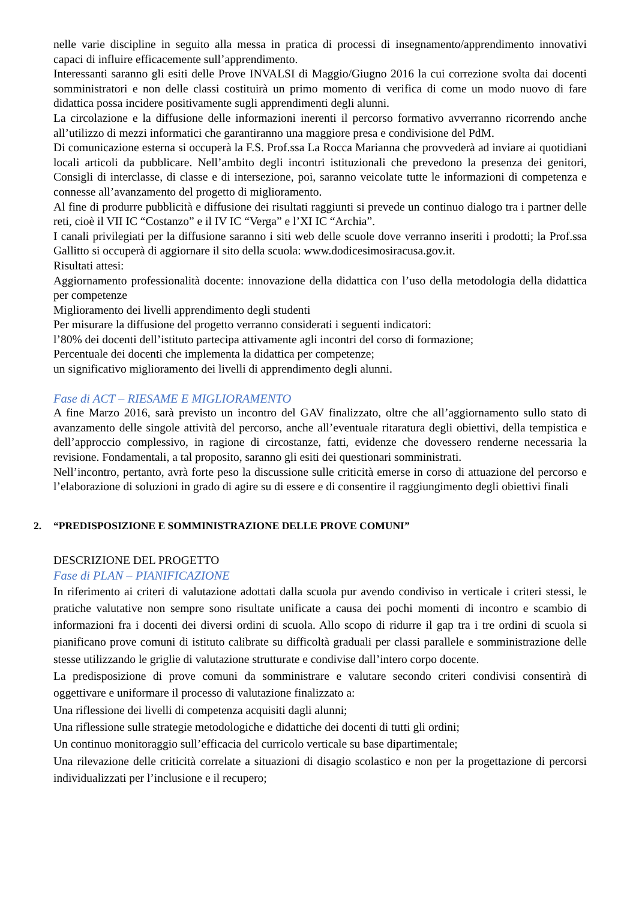nelle varie discipline in seguito alla messa in pratica di processi di insegnamento/apprendimento innovativi capaci di influire efficacemente sull’apprendimento.
Interessanti saranno gli esiti delle Prove INVALSI di Maggio/Giugno 2016 la cui correzione svolta dai docenti somministratori e non delle classi costituirà un primo momento di verifica di come un modo nuovo di fare didattica possa incidere positivamente sugli apprendimenti degli alunni.
La circolazione e la diffusione delle informazioni inerenti il percorso formativo avverranno ricorrendo anche all’utilizzo di mezzi informatici che garantiranno una maggiore presa e condivisione del PdM.
Di comunicazione esterna si occuperà la F.S. Prof.ssa La Rocca Marianna che provvederà ad inviare ai quotidiani locali articoli da pubblicare. Nell’ambito degli incontri istituzionali che prevedono la presenza dei genitori, Consigli di interclasse, di classe e di intersezione, poi, saranno veicolate tutte le informazioni di competenza e connesse all’avanzamento del progetto di miglioramento.
Al fine di produrre pubblicità e diffusione dei risultati raggiunti si prevede un continuo dialogo tra i partner delle reti, cioè il VII IC “Costanzo” e il IV IC “Verga” e l’XI IC “Archia”.
I canali privilegiati per la diffusione saranno i siti web delle scuole dove verranno inseriti i prodotti; la Prof.ssa Gallitto si occuperà di aggiornare il sito della scuola: www.dodicesimosiracusa.gov.it.
Risultati attesi:
Aggiornamento professionalità docente: innovazione della didattica con l’uso della metodologia della didattica per competenze
Miglioramento dei livelli apprendimento degli studenti
Per misurare la diffusione del progetto verranno considerati i seguenti indicatori:
l’80% dei docenti dell’istituto partecipa attivamente agli incontri del corso di formazione;
Percentuale dei docenti che implementa la didattica per competenze;
un significativo miglioramento dei livelli di apprendimento degli alunni.
Fase di ACT – RIESAME E MIGLIORAMENTO
A fine Marzo 2016, sarà previsto un incontro del GAV finalizzato, oltre che all’aggiornamento sullo stato di avanzamento delle singole attività del percorso, anche all’eventuale ritaratura degli obiettivi, della tempistica e dell’approccio complessivo, in ragione di circostanze, fatti, evidenze che dovessero renderne necessaria la revisione. Fondamentali, a tal proposito, saranno gli esiti dei questionari somministrati.
Nell’incontro, pertanto, avrà forte peso la discussione sulle criticità emerse in corso di attuazione del percorso e l’elaborazione di soluzioni in grado di agire su di essere e di consentire il raggiungimento degli obiettivi finali
2. “PREDISPOSIZIONE E SOMMINISTRAZIONE DELLE PROVE COMUNI”
DESCRIZIONE DEL PROGETTO
Fase di PLAN – PIANIFICAZIONE
In riferimento ai criteri di valutazione adottati dalla scuola pur avendo condiviso in verticale i criteri stessi, le pratiche valutative non sempre sono risultate unificate a causa dei pochi momenti di incontro e scambio di informazioni fra i docenti dei diversi ordini di scuola. Allo scopo di ridurre il gap tra i tre ordini di scuola si pianificano prove comuni di istituto calibrate su difficoltà graduali per classi parallele e somministrazione delle stesse utilizzando le griglie di valutazione strutturate e condivise dall’intero corpo docente.
La predisposizione di prove comuni da somministrare e valutare secondo criteri condivisi consentirà di oggettivare e uniformare il processo di valutazione finalizzato a:
Una riflessione dei livelli di competenza acquisiti dagli alunni;
Una riflessione sulle strategie metodologiche e didattiche dei docenti di tutti gli ordini;
Un continuo monitoraggio sull’efficacia del curricolo verticale su base dipartimentale;
Una rilevazione delle criticità correlate a situazioni di disagio scolastico e non per la progettazione di percorsi individualizzati per l’inclusione e il recupero;